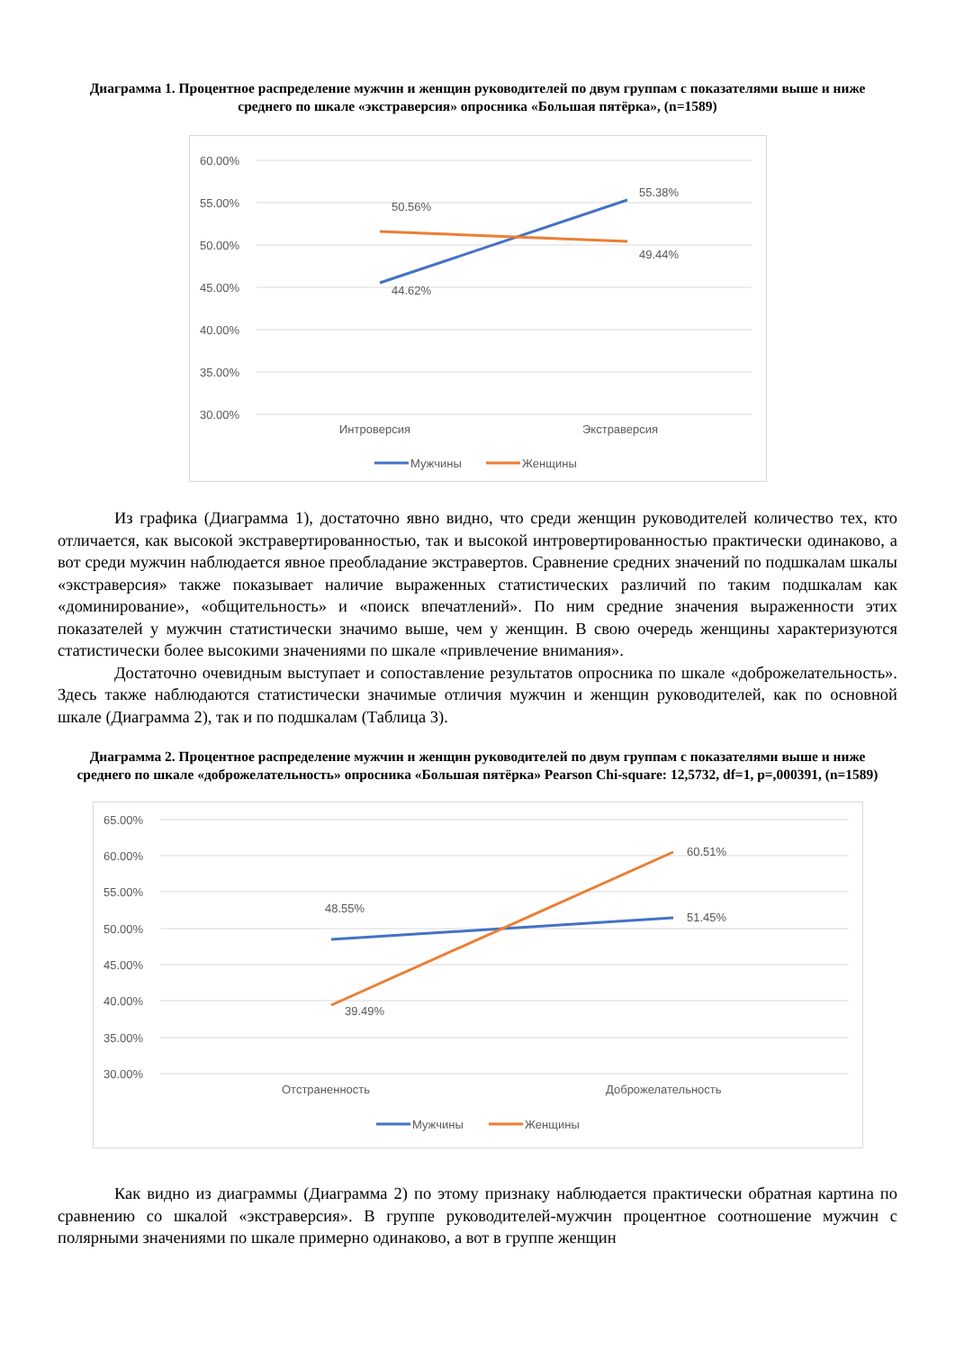Диаграмма 1. Процентное распределение мужчин и женщин руководителей по двум группам с показателями выше и ниже среднего по шкале «экстраверсия» опросника «Большая пятёрка», (n=1589)
60.00%
55.00%
50.00%
45.00%
40.00%
35.00%
30.00%
50.56%
55.38%
49.44%
44.62%
Интроверсия
Экстраверсия
Мужчины
Женщины
Из графика (Диаграмма 1), достаточно явно видно, что среди женщин руководителей количество тех, кто отличается, как высокой экстравертированностью, так и высокой интровертированностью практически одинаково, а вот среди мужчин наблюдается явное преобладание экстравертов. Сравнение средних значений по подшкалам шкалы «экстраверсия» также показывает наличие выраженных статистических различий по таким подшкалам как «доминирование», «общительность» и «поиск впечатлений». По ним средние значения выраженности этих показателей у мужчин статистически значимо выше, чем у женщин. В свою очередь женщины характеризуются статистически более высокими значениями по шкале «привлечение внимания».
Достаточно очевидным выступает и сопоставление результатов опросника по шкале «доброжелательность». Здесь также наблюдаются статистически значимые отличия мужчин и женщин руководителей, как по основной шкале (Диаграмма 2), так и по подшкалам (Таблица 3).
Диаграмма 2. Процентное распределение мужчин и женщин руководителей по двум группам с показателями выше и ниже среднего по шкале «доброжелательность» опросника «Большая пятёрка» Pearson Chi-square: 12,5732, df=1, p=,000391, (n=1589)
65.00%
60.00%
55.00%
50.00%
45.00%
40.00%
35.00%
30.00%
48.55%
60.51%
51.45%
39.49%
Отстраненность
Доброжелательность
Мужчины
Женщины
Как видно из диаграммы (Диаграмма 2) по этому признаку наблюдается практически обратная картина по сравнению со шкалой «экстраверсия». В группе руководителей-мужчин процентное соотношение мужчин с полярными значениями по шкале примерно одинаково, а вот в группе женщин